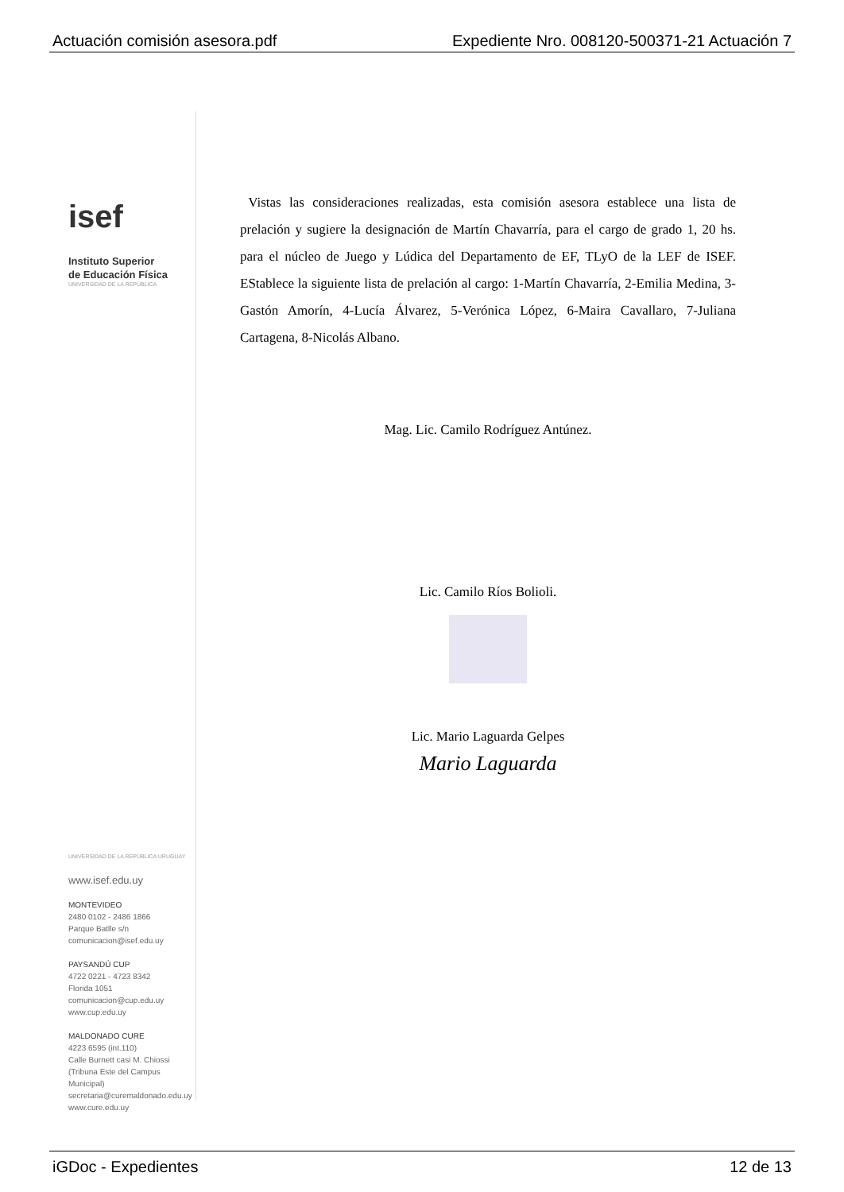Actuación comisión asesora.pdf Expediente Nro. 008120-500371-21 Actuación 7
isef
Instituto Superior
de Educación Física
UNIVERSIDAD DE LA REPÚBLICA
UNIVERSIDAD DE LA REPÚBLICA URUGUAY
www.isef.edu.uy
MONTEVIDEO
2480 0102 - 2486 1866
Parque Batlle s/n
comunicacion@isef.edu.uy
PAYSANDÚ CUP
4722 0221 - 4723 8342
Florida 1051
comunicacion@cup.edu.uy
www.cup.edu.uy
MALDONADO CURE
4223 6595 (int.110)
Calle Burnett casi M. Chiossi
(Tribuna Este del Campus Municipal)
secretaria@curemaldonado.edu.uy
www.cure.edu.uy
Vistas las consideraciones realizadas, esta comisión asesora establece una lista de prelación y sugiere la designación de Martín Chavarría, para el cargo de grado 1, 20 hs. para el núcleo de Juego y Lúdica del Departamento de EF, TLyO de la LEF de ISEF. EStablece la siguiente lista de prelación al cargo: 1-Martín Chavarría, 2-Emilia Medina, 3-Gastón Amorín, 4-Lucía Álvarez, 5-Verónica López, 6-Maira Cavallaro, 7-Juliana Cartagena, 8-Nicolás Albano.
Mag. Lic. Camilo Rodríguez Antúnez.
Lic. Camilo Ríos Bolioli.
Lic. Mario Laguarda Gelpes
Mario Laguarda
iGDoc - Expedientes 12 de 13